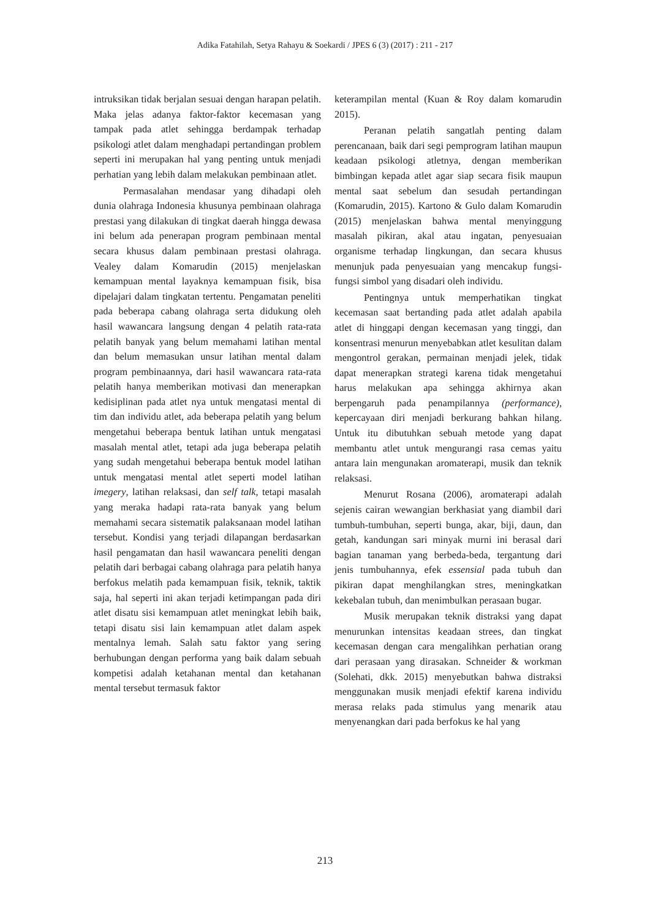Adika Fatahilah, Setya Rahayu & Soekardi / JPES 6 (3) (2017) : 211 - 217
intruksikan tidak berjalan sesuai dengan harapan pelatih. Maka jelas adanya faktor-faktor kecemasan yang tampak pada atlet sehingga berdampak terhadap psikologi atlet dalam menghadapi pertandingan problem seperti ini merupakan hal yang penting untuk menjadi perhatian yang lebih dalam melakukan pembinaan atlet.
Permasalahan mendasar yang dihadapi oleh dunia olahraga Indonesia khusunya pembinaan olahraga prestasi yang dilakukan di tingkat daerah hingga dewasa ini belum ada penerapan program pembinaan mental secara khusus dalam pembinaan prestasi olahraga. Vealey dalam Komarudin (2015) menjelaskan kemampuan mental layaknya kemampuan fisik, bisa dipelajari dalam tingkatan tertentu. Pengamatan peneliti pada beberapa cabang olahraga serta didukung oleh hasil wawancara langsung dengan 4 pelatih rata-rata pelatih banyak yang belum memahami latihan mental dan belum memasukan unsur latihan mental dalam program pembinaannya, dari hasil wawancara rata-rata pelatih hanya memberikan motivasi dan menerapkan kedisiplinan pada atlet nya untuk mengatasi mental di tim dan individu atlet, ada beberapa pelatih yang belum mengetahui beberapa bentuk latihan untuk mengatasi masalah mental atlet, tetapi ada juga beberapa pelatih yang sudah mengetahui beberapa bentuk model latihan untuk mengatasi mental atlet seperti model latihan imegery, latihan relaksasi, dan self talk, tetapi masalah yang meraka hadapi rata-rata banyak yang belum memahami secara sistematik palaksanaan model latihan tersebut. Kondisi yang terjadi dilapangan berdasarkan hasil pengamatan dan hasil wawancara peneliti dengan pelatih dari berbagai cabang olahraga para pelatih hanya berfokus melatih pada kemampuan fisik, teknik, taktik saja, hal seperti ini akan terjadi ketimpangan pada diri atlet disatu sisi kemampuan atlet meningkat lebih baik, tetapi disatu sisi lain kemampuan atlet dalam aspek mentalnya lemah. Salah satu faktor yang sering berhubungan dengan performa yang baik dalam sebuah kompetisi adalah ketahanan mental dan ketahanan mental tersebut termasuk faktor
keterampilan mental (Kuan & Roy dalam komarudin 2015).
Peranan pelatih sangatlah penting dalam perencanaan, baik dari segi pemprogram latihan maupun keadaan psikologi atletnya, dengan memberikan bimbingan kepada atlet agar siap secara fisik maupun mental saat sebelum dan sesudah pertandingan (Komarudin, 2015). Kartono & Gulo dalam Komarudin (2015) menjelaskan bahwa mental menyinggung masalah pikiran, akal atau ingatan, penyesuaian organisme terhadap lingkungan, dan secara khusus menunjuk pada penyesuaian yang mencakup fungsi-fungsi simbol yang disadari oleh individu.
Pentingnya untuk memperhatikan tingkat kecemasan saat bertanding pada atlet adalah apabila atlet di hinggapi dengan kecemasan yang tinggi, dan konsentrasi menurun menyebabkan atlet kesulitan dalam mengontrol gerakan, permainan menjadi jelek, tidak dapat menerapkan strategi karena tidak mengetahui harus melakukan apa sehingga akhirnya akan berpengaruh pada penampilannya (performance), kepercayaan diri menjadi berkurang bahkan hilang. Untuk itu dibutuhkan sebuah metode yang dapat membantu atlet untuk mengurangi rasa cemas yaitu antara lain mengunakan aromaterapi, musik dan teknik relaksasi.
Menurut Rosana (2006), aromaterapi adalah sejenis cairan wewangian berkhasiat yang diambil dari tumbuh-tumbuhan, seperti bunga, akar, biji, daun, dan getah, kandungan sari minyak murni ini berasal dari bagian tanaman yang berbeda-beda, tergantung dari jenis tumbuhannya, efek essensial pada tubuh dan pikiran dapat menghilangkan stres, meningkatkan kekebalan tubuh, dan menimbulkan perasaan bugar.
Musik merupakan teknik distraksi yang dapat menurunkan intensitas keadaan strees, dan tingkat kecemasan dengan cara mengalihkan perhatian orang dari perasaan yang dirasakan. Schneider & workman (Solehati, dkk. 2015) menyebutkan bahwa distraksi menggunakan musik menjadi efektif karena individu merasa relaks pada stimulus yang menarik atau menyenangkan dari pada berfokus ke hal yang
213